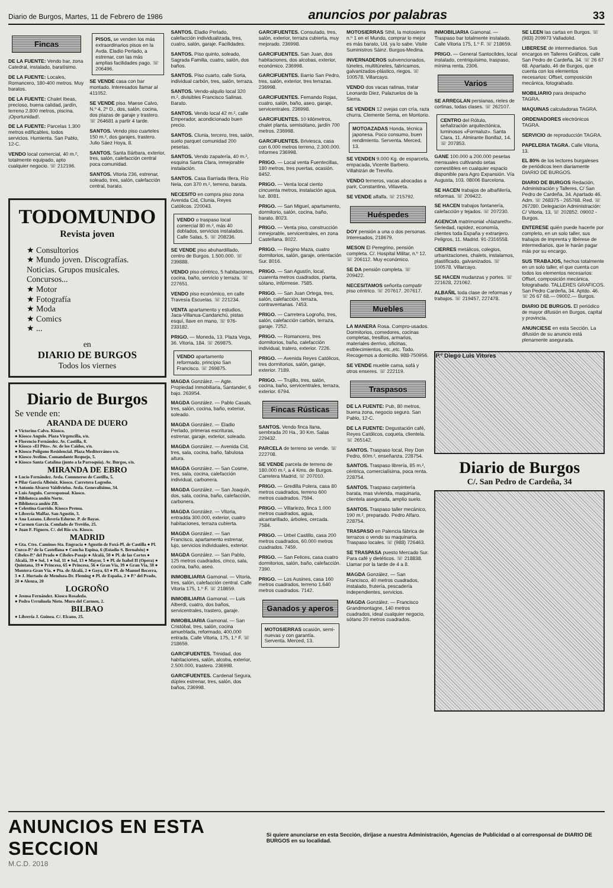Diario de Burgos, Martes, 11 de Febrero de 1986 anuncios por palabras 33
Fincas
DE LA FUENTE: Vendo bar, zona Catedral, instalado, baratísimo.
DE LA FUENTE: Locales, Romancero, 180-400 metros. Muy baratos.
DE LA FUENTE: Chalet Ibeas, precioso, buena calidad, jardín, terreno 2.800 metros, piscina. ¡Oportunidad!.
DE LA FUENTE: Parcelas 1.300 metros edificables, todos servicios. Humienta. San Pablo, 12-C.
VENDO local comercial, 40 m.², totalmente equipado, apto cualquier negocio. ☏ 212196.
PISOS, se venden los más extraordinarios pisos en la Avda. Eladio Perlado, a estrenar, con las más amplias facilidades pago. ☏ 206496.
SE VENDE casa con bar montado. Interesados llamar al 411052.
SE VENDE piso. Maese Calvo, N.º 4, 2º D., dos, salón, cocina, dos plazas de garaje y trastero. ☏ 264681 a partir 4 tarde.
SANTOS. Vendo piso cuarteles 150 m.², dos garajes, trastero. Julio Sáez Hoya, 8.
SANTOS. Santa Bárbara, exterior, tres, salón, calefacción central poca comunidad.
SANTOS. Vitoria 236, estrenar, soleado, tres, salón, calefacción central, barato.
TODOMUNDO
Revista joven
★ Consultorios
★ Mundo joven. Discografías. Noticias. Grupos musicales. Concursos...
★ Motor
★ Fotografía
★ Moda
★ Comics
★ ...
en
DIARIO DE BURGOS
Todos los viernes
Diario de Burgos
Se vende en:
ARANDA DE DUERO
● Victorino Calvo. Kiosco.
● Kiosco Angulo. Plaza Virgencilla, s/n.
● Florencio Fernández. Av. Castilla, 8.
● Kiosco «El Pito». Av. de los Caídos, s/n.
● Kiosco Polígono Residencial. Plaza Mediterráneo s/n.
● Kiosco Avelino. Comandante Requejo, 5.
● Kiosco Santa Catalina (junto a la Parroquia). Av. Burgos, s/n.
MIRANDA DE EBRO
● Lucio Fernández. Avda. Comuneros de Castilla, 5.
● Pilar García Albéniz. Kiosco. Carretera Logroño.
● Antonio Alvarez Valdivielso. Avda. Generalísimo, 34.
● Luis Angulo. Corresponsal. Kiosco.
● Biblioteca andén Norte.
● Biblioteca andén ZB.
● Celestina Garrido. Kiosco Prensa.
● Librería Malfaz. San Agustín, 3.
● Ana Lozano. Librería Edurne. P. de Bayas.
● Carmen García. Condado de Treviño, 25.
● Juan F. Figuero. C/. del Río s/n. Kiosco.
MADRID
● Gta. Ctro. Caminos-Sta. Engracia ● Agustín de Foxá-Pl. de Castilla ● Pl. Cuzco-P.º de la Castellana ● Concha Espina, 6 (Estadio S. Bernabéu) ● Cibeles-P.º del Prado ● Cibeles-Pasaje ● Alcalá, 50 ● Pl. de las Cortes ● Alcalá, 39 ● Sol, 1 ● Sol, 11 ● Sol, 13 ● Mayor, 5 ● Pl. de Isabel II (Opera) ● Quintana, 19 ● Princesa, 65 ● Princesa, 56 ● Gran Vía, 39 ● Gran Vía, 38 ● Montera-Gran Vía. ● Pta. de Alcalá, 2 ● Goya, 63 ● Pl. de Manuel Becerra, 3 ● J. Hurtado de Mendoza-Dr. Fleming ● Pl. de España, 2 ● P.º del Prado, 20 ● Alenza, 20
LOGROÑO
● Jesusa Fernández. Kiosco Rosaleda.
● Pedro Urruñuela Nieto. Muro del Carmen, 2.
BILBAO
● Librería J. Guinea. C/. Elcano, 25.
SANTOS. Eladio Perlado, calefacción individualizada, tres, cuatro, salón, garaje. Facilidades.
SANTOS. Piso quinto, soleado, Sagrada Familia, cuatro, salón, dos baños.
SANTOS. Piso cuarto, calle Soria, individual carbón, tres, salón, terraza.
SANTOS. Vendo-alquilo local 320 m.², divisibles Francisco Salinas. Barato.
SANTOS. Vendo local 42 m.², calle Emperador, acondicionado buen precio.
SANTOS. Clunia, tercero, tres, salón, suelo parquet comunidad 200 pesetas.
SANTOS. Vendo zapatería, 40 m.², esquina Santa Clara, inmejorable instalación.
SANTOS. Casa Barriada Illera, Río Nela, con 370 m.², terreno, barata.
NECESITO en compra piso zona Avenida Cid, Clunia, Reyes Católicos. 220043.
VENDO o traspaso local comercial 80 m.², más 40 doblados, servicios instalados. Calle Salas, 5. ☏ 208236.
SE VENDE piso abuhardillado, centro de Burgos. 1.500.000. ☏ 239888.
VENDO piso céntrico, 5 habitaciones, cocina, baño, servicio y terraza. ☏ 227651.
VENDO piso económico, en calle Travesía Escuelas. ☏ 221234.
VENTA apartamento y estudios, Jaca-Villanua-Candanchú, pistas esquí, llave en mano, ☏ 976-233182.
PRIGO. — Moneda, 13. Plaza Vega, 36. Vitoria, 184. ☏ 269875.
VENDO apartamento reformado, principio San Francisco. ☏ 269875.
MAGDA González. — Agte. Propiedad Inmobiliaria, Santander, 6 bajo. 263954.
MAGDA González. — Pablo Casals, tres, salón, cocina, baño, exterior, soleado.
MAGDA González. — Eladio Perlado, primeras escrituras, estrenar, garaje, exterior, soleado.
MAGDA González. — Avenida Cid, tres, sala, cocina, baño, fabulosa altura.
MAGDA González. — San Cosme, tres, sala, cocina, calefacción individual, carbonera.
MAGDA González. — San Joaquín, dos, sala, cocina, baño, calefacción, carbonera.
MAGDA González. — Vitoria, entradda 300.000, exterior, cuatro habitaciones, terraza cubierta.
MAGDA González. — San Francisco, apartamento estrenar, lujo, servicios individuales, exterior.
MAGDA González. — San Pablo, 125 metros cuadrados, cinco, sala, cocina, baño, aseo.
INMOBILIARIA Gamonal. — Vitoria, tres, salón, calefacción central. Calle Vitoria 175, 1.º F. ☏ 218659.
INMOBILIARIA Gamonal. — Luis Alberdi, cuatro, dos baños, servicentrales, trastero, garaje.
INMOBILIARIA Gamonal. — San Cristóbal, tres, salón, cocina amueblada, reformado, 400.000 entrada. Calle Vitoria, 175, 1.º F. ☏ 218659.
GARCIFUENTES. Trinidad, dos habitaciones, salón, alcoba, exterior, 2.500.000, trastero. 236998.
GARCIFUENTES. Cardenal Segura, dúplex estrenar, tres, salón, dos baños, 236998.
GARCIFUENTES. Consulado, tres, salón, exterior, terraza cubierta, muy mejorado. 236998.
GARCIFUENTES. San Juan, dos habitaciones, dos alcobas, exterior, económico. 236998.
GARCIFUENTES. Barrio San Pedro, tres, salón, exterior, tres terrazas. 236998.
GARCIFUENTES. Fernando Rojas, cuatro, salón, baño, aseo, garaje, servicentrales. 236998.
GARCIFUENTES. 10 kilómetros, chalet planta, semisótano, jardín 700 metros. 236998.
GARCIFUENTES. Briviesca, casa con 6.000 metros terreno, 2.300.000. Informes 236998.
PRIGO. — Local venta Fuentecillas, 180 metros, tres puertas, ocasión. 8452.
PRIGO. — Venta local ciento cincuenta metros, instalación agua, luz. 8081.
PRIGO. — San Miguel, apartamento, dormitorio, salón, cocina, baño, barato. 8023.
PRIGO. — Venta piso, construcción inmejorable, servicentrales, en zona Castellana. 8022.
PRIGO. — Regino Maza, cuatro dormitorios, salón, garaje, orientación Sur. 8016.
PRIGO. — San Agustín, local, cuarenta metros cuadrados, planta, sótano, infórmese. 7585.
PRIGO. — San Juan Ortega, tres, salón, calefacción, terraza, contraventanas. 7453.
PRIGO. — Carretera Logroño, tres, salón, calefacción carbón, terraza, garaje. 7252.
PRIGO. — Romancero, tres dormitorios, baño, calefacción individual, tratero, exterior. 7226.
PRIGO. — Avenida Reyes Católicos, tres dormitorios, salón, garaje, exterior. 7189.
PRIGO. — Trujillo, tres, salón, cocina, baño, servicentrales, terraza, exterior. 6794.
Fincas Rústicas
SANTOS. Vendo finca llana, sembrada 20 Ha., 30 Km. Salas 229432.
PARCELA de terreno se vende. ☏ 222708.
SE VENDE parcela de terreno de 180.000 m.², a 4 Kms. de Burgos. Carretera Madrid, ☏ 207010.
PRIGO. — Gredilla Polera, casa 80 metros cuadrados, terreno 600 metros cuadrados. 7594.
PRIGO. — Villariezo, finca 1.000 metros cuadrados, agua, alcantarillado, árboles, cercada. 7584.
PRIGO. — Urbel Castillo, casa 200 metros cuadrados, 60.000 metros cuadrados. 7459.
PRIGO. — San Felices, casa cuatro dormitorios, salón, baño, calefacción. 7390.
PRIGO. — Los Ausines, casa 160 metros cuadrados, terreno 1.640 metros cuadrados. 7142.
Ganados y aperos
MOTOSIERRAS ocasión, semi-nuevas y con garantía. Serventa. Merced, 13.
MOTOSIERRAS Sthil, la motosierra n.º 1 en el Mundo, comprar lo mejor es más barato, Ud. ya lo sabe. Visite Suministros Sáinz. Burgos-Medina.
INVERNADEROS subvencionados, túneles, multitúneles, fabricamos, galvanizados-plástico, riegos. ☏ 100578. Villarcayo.
VENDO dos vacas ratinas, tratar Leonardo Diez, Palazuelos de la Sierra.
SE VENDEN 12 ovejas con cría, raza churra. Clemente Serna, en Montorio.
MOTOAZADAS Honda, técnica japonesa. Poco consumo, buen rendimiento. Serventa. Merced, 13.
SE VENDEN 9.000 Kg. de esparceta, empacada, Vicente Barbero. Villahizán de Treviño.
VENDO terneros, vacas abocadas a parir, Constantino, Villaveta.
SE VENDE alfalfa. ☏ 215792.
Huéspedes
DOY pensión a una o dos personas. Interesados, 218679.
MESON El Peregrino, pensión completa. C/. Hospital Militar, n.º 12. ☏ 206112. Muy económico.
SE DA pensión completa. ☏ 209422.
NECESITAMOS señorita compatir piso céntrico. ☏ 207617. 207617.
Muebles
LA MANERA Rosa. Compro-usados. Dormitorios, comedores, cocinas completas, tresillos, armarios, materiales derrivo, oficinas, estblecimientos, etc.,etc. Todo. Recogemos a domicilio. 988-750956.
SE VENDE mueble cama, sofá y otros enseres. ☏ 222119.
Traspasos
DE LA FUENTE: Pub, 80 metros, buena zona, negocio seguro. San Pablo, 12-C.
DE LA FUENTE: Degustación café, Reyes Católicos, coqueta, clientela. ☏ 265142.
SANTOS. Traspaso local, Rey Don Pedro, 60m.², enseñanza. 228754.
SANTOS. Traspaso librería, 85 m.², céntrica, comercialísima, poca renta. 228754.
SANTOS. Traspaso carpintería barata, mas vivienda, maquinaria, clientela asegurada, amplio suelo.
SANTOS. Traspaso taller mecánico, 190 m.², preparado. Pedro Alfaro. 228754.
TRASPASO en Palencia fábrica de terrazos o vendo su maquinaria. Traspaso locales. ☏ (988) 726463.
SE TRASPASA puesto Mercado Sur. Para café y dietéticos. ☏ 218838. Llamar por la tarde de 4 a 8.
MAGDA González. — San Francisco, 40 metros cuadrados, instalado, frutería, pescadería independientes, servicios.
MAGDA González. — Francisco Grandmontagne, 140 metros cuadrados, ideal cualquier negocio, sótano 20 metros cuadrados.
INMOBILIARIA Gamonal. — Traspaso bar totalmente instalado. Calle Vitoria 175, 1.º F. ☏ 218659.
PRIGO. — General Santocildes, local instalado, centriquísimo, traspaso, mínima renta. 2306.
Varios
SE ARREGLAN persianas, rieles de cortinas, todas clases. ☏ 262107.
CENTRO del Rótulo, señalización arquitectónica, luminosos «Formaluz». Santa Clara, 11. Almirante Bonifaz, 14. ☏ 207853.
GANE 100.000 a 200.000 pesetas mensuales cultivando setas comestibles en cualquier espacio disponible para Agro Expansión. Vía Augusta, 103. 08006 Barcelona.
SE HACEN trabajos de albañilería, reformas. ☏ 209422.
SE HACEN trabajos fontanería, calefacción y tejados. ☏ 207230.
AGENCIA matrimonial «Nazareth». Seriedad, rapidez, economía, clientes toda España y extranjero. Peligros, 11. Madrid. 91-2316558.
CIERRES metálicos, colegios, urbanizaciones, chalets, instalamos, plastificado, galvanizados. ☏ 100578. Villarcayo.
SE HACEN mudanzas y portes. ☏ 221628, 221062.
ALBAÑIL toda clase de reformas y trabajos. ☏ 219457, 227478.
SE LEEN las cartas en Burgos. ☏ (983) 209973 Valladolid.
LIBERESE de intermediarios. Sus encargos en Talleres Gráficos, calle San Pedro de Cardeña, 34. ☏ 26 67 68. Apartado, 46 de Burgos, que cuenta con los elementos necesarios: Offset, composición mecánica, fotograbado.
MOBILIARIO para despacho TAGRA.
MAQUINAS calculadoras TAGRA.
ORDENADORES electrónicos TAGRA.
SERVICIO de reproducción TAGRA.
PAPELERIA TAGRA. Calle Vitoria, 13.
EL 80% de los lectores burgaleses de periódicos leen diariamente DIARIO DE BURGOS.
DIARIO DE BURGOS Redación, Administración y Talleres, C/ San Pedro de Cardeña, 34. Apartado 46. Adm. ☏ 268375 - 265768. Red. ☏ 267280. Delegación Administración: C/ Vitoria, 13, ☏ 202852. 09002 - Burgos.
ENTERESE quién puede hacerle por completo, en un solo taller, sus trabajos de imprenta y libérese de intermediarios, que le harán pagar más por su encargo.
SUS TRABAJOS, hechos totalmente en un solo taller, el que cuenta con todos los elementos necesarios: Offset, composición mecánica, fotograbado. TALLERES GRAFICOS. San Pedro Cardeña, 34. Aptdo. 46. ☏ 26 67 68.— 09002.— Burgos.
DIARIO DE BURGOS. El periódico de mayor difusión en Burgos, capital y provincia.
ANUNCIESE en esta Sección. La difusión de su anuncio está plenamente asegurada.
P.º Diego Luis Vitores
Diario de Burgos
C/. San Pedro de Cardeña, 34
ANUNCIOS EN ESTA SECCION Si quiere anunciarse en esta Sección, diríjase a nuestra Administración, Agencias de Publicidad o al corresponsal de DIARIO DE BURGOS en su localidad.
M.C.D. 2018